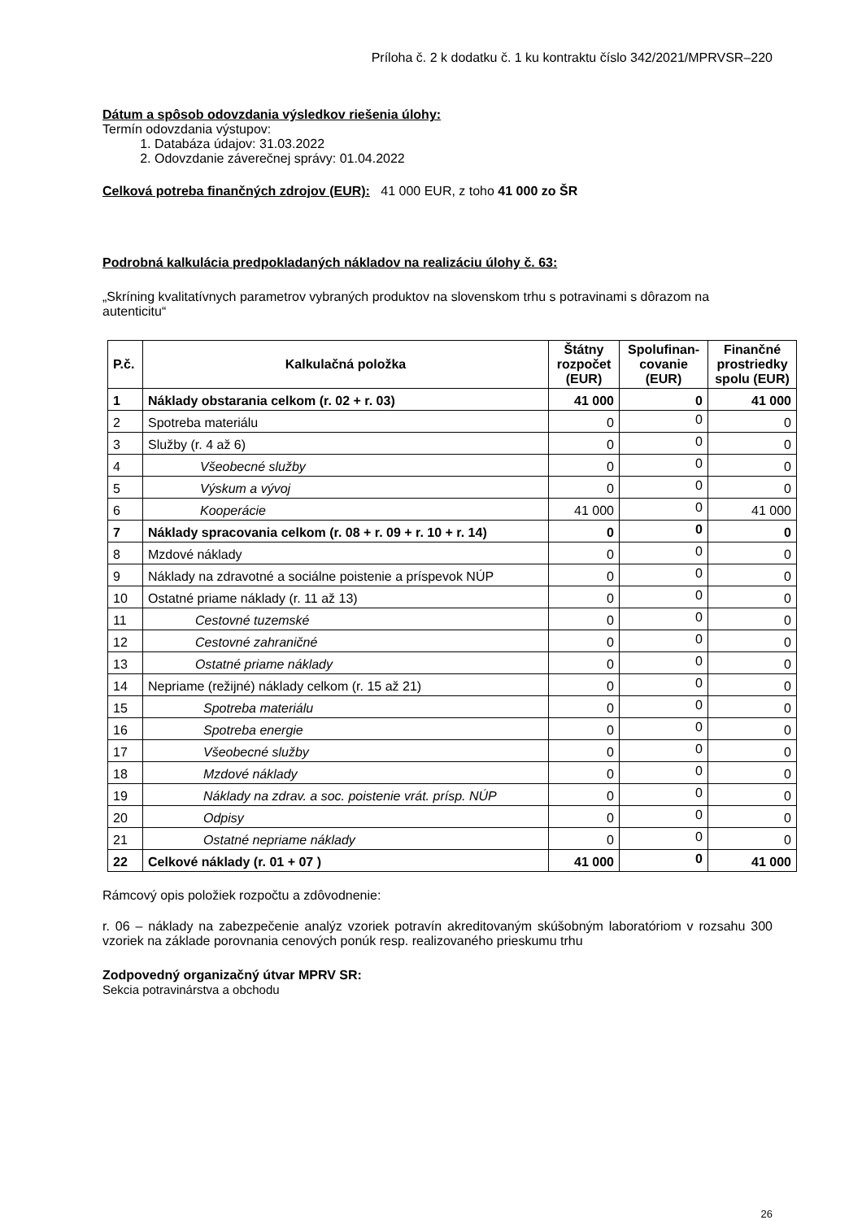Príloha č. 2 k dodatku č. 1 ku kontraktu číslo 342/2021/MPRVSR–220
Dátum a spôsob odovzdania výsledkov riešenia úlohy:
Termín odovzdania výstupov:
1. Databáza údajov: 31.03.2022
2. Odovzdanie záverečnej správy: 01.04.2022
Celková potreba finančných zdrojov (EUR): 41 000 EUR, z toho 41 000 zo ŠR
Podrobná kalkulácia predpokladaných nákladov na realizáciu úlohy č. 63:
„Skríning kvalitatívnych parametrov vybraných produktov na slovenskom trhu s potravinami s dôrazom na autenticitu“
| P.č. | Kalkulačná položka | Štátny rozpočet (EUR) | Spolufinan-covanie (EUR) | Finančné prostriedky spolu (EUR) |
| --- | --- | --- | --- | --- |
| 1 | Náklady obstarania celkom (r. 02 + r. 03) | 41 000 | 0 | 41 000 |
| 2 | Spotreba materiálu | 0 | 0 | 0 |
| 3 | Služby (r. 4 až 6) | 0 | 0 | 0 |
| 4 | Všeobecné služby | 0 | 0 | 0 |
| 5 | Výskum a vývoj | 0 | 0 | 0 |
| 6 | Kooperácie | 41 000 | 0 | 41 000 |
| 7 | Náklady spracovania celkom (r. 08 + r. 09 + r. 10 + r. 14) | 0 | 0 | 0 |
| 8 | Mzdové náklady | 0 | 0 | 0 |
| 9 | Náklady na zdravotné a sociálne poistenie a príspevok NÚP | 0 | 0 | 0 |
| 10 | Ostatné priame náklady (r. 11 až 13) | 0 | 0 | 0 |
| 11 | Cestovné tuzemské | 0 | 0 | 0 |
| 12 | Cestovné zahraničné | 0 | 0 | 0 |
| 13 | Ostatné priame náklady | 0 | 0 | 0 |
| 14 | Nepriame (režijné) náklady celkom (r. 15 až 21) | 0 | 0 | 0 |
| 15 | Spotreba materiálu | 0 | 0 | 0 |
| 16 | Spotreba energie | 0 | 0 | 0 |
| 17 | Všeobecné služby | 0 | 0 | 0 |
| 18 | Mzdové náklady | 0 | 0 | 0 |
| 19 | Náklady na zdrav. a soc. poistenie vrát. prísp. NÚP | 0 | 0 | 0 |
| 20 | Odpisy | 0 | 0 | 0 |
| 21 | Ostatné nepriame náklady | 0 | 0 | 0 |
| 22 | Celkové náklady (r. 01 + 07 ) | 41 000 | 0 | 41 000 |
Rámcový opis položiek rozpočtu a zdôvodnenie:
r. 06 – náklady na zabezpečenie analýz vzoriek potravín akreditovaným skúšobným laboratóriom v rozsahu 300 vzoriek na základe porovnania cenových ponúk resp. realizovaného prieskumu trhu
Zodpovedný organizačný útvar MPRV SR:
Sekcia potravinárstva a obchodu
26